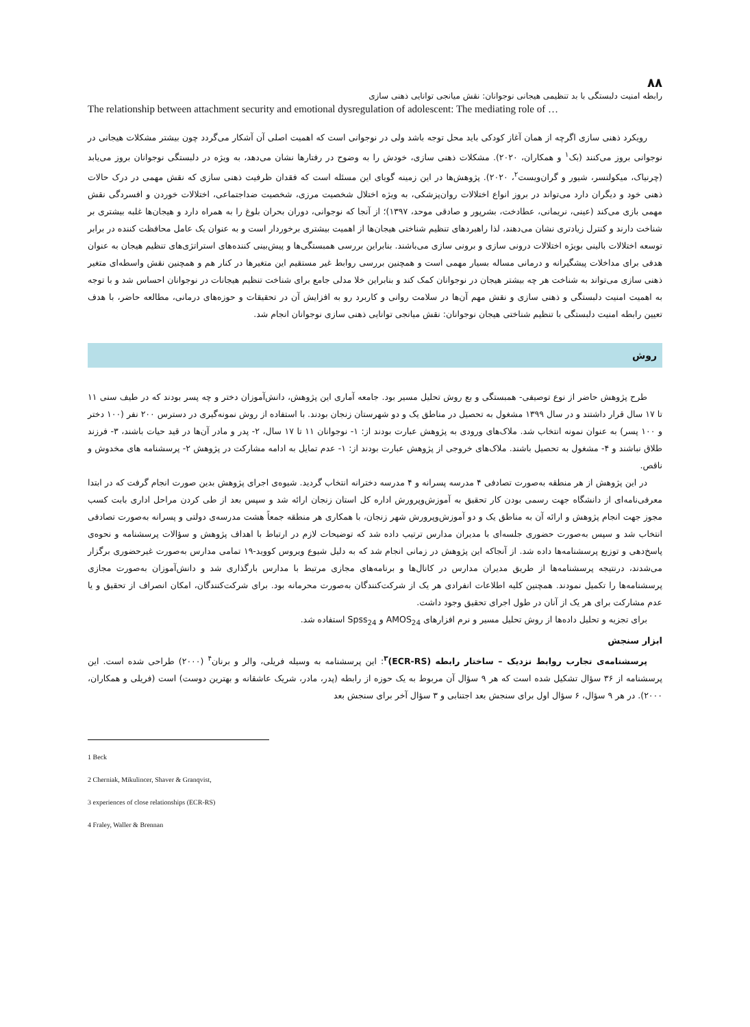۸۸
رابطه امنیت دلبستگی با بد تنظیمی هیجانی نوجوانان: نقش میانجی توانایی ذهنی سازی
The relationship between attachment security and emotional dysregulation of adolescent: The mediating role of …
رویکرد ذهنی سازی اگرچه از همان آغاز کودکی باید محل توجه باشد ولی در نوجوانی است که اهمیت اصلی آن آشکار می‌گردد چون بیشتر مشکلات هیجانی در نوجوانی بروز می‌کنند (بک<sup>۱</sup> و همکاران، ۲۰۲۰). مشکلات ذهنی سازی، خودش را به وضوح در رفتارها نشان می‌دهد، به ویژه در دلبستگی نوجوانان بروز می‌یابد (چرنیاک، میکولنسر، شیور و گران‌ویست<sup>۲</sup>، ۲۰۲۰). پژوهش‌ها در این زمینه گویای این مسئله است که فقدان ظرفیت ذهنی سازی که نقش مهمی در درک حالات ذهنی خود و دیگران دارد می‌تواند در بروز انواع اختلالات روان‌پزشکی، به ویژه اختلال شخصیت مرزی، شخصیت ضداجتماعی، اختلالات خوردن و افسردگی نقش مهمی بازی می‌کند (عینی، نریمانی، عطادخت، بشرپور و صادقی موحد، ۱۳۹۷)؛ از آنجا که نوجوانی، دوران بحران بلوغ را به همراه دارد و هیجان‌ها غلبه بیشتری بر شناخت دارند و کنترل زیادتری نشان می‌دهند، لذا راهبردهای تنظیم شناختی هیجان‌ها از اهمیت بیشتری برخوردار است و به عنوان یک عامل محافظت کننده در برابر توسعه اختلالات بالینی بویژه اختلالات درونی سازی و برونی سازی می‌باشند. بنابراین بررسی همبستگی‌ها و پیش‌بینی کننده‌های استراتژی‌های تنظیم هیجان به عنوان هدفی برای مداخلات پیشگیرانه و درمانی مساله بسیار مهمی است و همچنین بررسی روابط غیر مستقیم این متغیرها در کنار هم و همچنین نقش واسطه‌ای متغیر ذهنی سازی می‌تواند به شناخت هر چه بیشتر هیجان در نوجوانان کمک کند و بنابراین خلا مدلی جامع برای شناخت تنظیم هیجانات در نوجوانان احساس شد و با توجه به اهمیت امنیت دلبستگی و ذهنی سازی و نقش مهم آن‌ها در سلامت روانی و کاربرد رو به افزایش آن در تحقیقات و حوزه‌های درمانی، مطالعه حاضر، با هدف تعیین رابطه امنیت دلبستگی با تنظیم شناختی هیجان نوجوانان: نقش میانجی توانایی ذهنی سازی نوجوانان انجام شد.
روش
طرح پژوهش حاضر از نوع توصیفی- همبستگی و بع روش تحلیل مسیر بود. جامعه آماری این پژوهش، دانش‌آموزان دختر و چه پسر بودند که در طیف سنی ۱۱ تا ۱۷ سال قرار داشتند و در سال ۱۳۹۹ مشغول به تحصیل در مناطق یک و دو شهرستان زنجان بودند. با استفاده از روش نمونه‌گیری در دسترس ۲۰۰ نفر (۱۰۰ دختر و ۱۰۰ پسر) به عنوان نمونه انتخاب شد. ملاک‌های ورودی به پژوهش عبارت بودند از: ۱- نوجوانان ۱۱ تا ۱۷ سال، ۲- پدر و مادر آن‌ها در قید حیات باشند، ۳- فرزند طلاق نباشند و ۴- مشغول به تحصیل باشند. ملاک‌های خروجی از پژوهش عبارت بودند از: ۱- عدم تمایل به ادامه مشارکت در پژوهش ۲- پرسشنامه های مخدوش و ناقص.
در این پژوهش از هر منطقه به‌صورت تصادفی ۴ مدرسه پسرانه و ۴ مدرسه دخترانه انتخاب گردید. شیوه‌ی اجرای پژوهش بدین صورت انجام گرفت که در ابتدا معرفی‌نامه‌ای از دانشگاه جهت رسمی بودن کار تحقیق به آموزش‌وپرورش اداره کل استان زنجان ارائه شد و سپس بعد از طی کردن مراحل اداری بابت کسب مجوز جهت انجام پژوهش و ارائه آن به مناطق یک و دو آموزش‌وپرورش شهر زنجان، با همکاری هر منطقه جمعاً هشت مدرسه‌ی دولتی و پسرانه به‌صورت تصادفی انتخاب شد و سپس به‌صورت حضوری جلسه‌ای با مدیران مدارس ترتیب داده شد که توضیحات لازم در ارتباط با اهداف پژوهش و سؤالات پرسشنامه و نحوه‌ی پاسخ‌دهی و توزیع پرسشنامه‌ها داده شد. از آنجاکه این پژوهش در زمانی انجام شد که به دلیل شیوع ویروس کووید-۱۹ تمامی مدارس به‌صورت غیرحضوری برگزار می‌شدند، درنتیجه پرسشنامه‌ها از طریق مدیران مدارس در کانال‌ها و برنامه‌های مجازی مرتبط با مدارس بارگذاری شد و دانش‌آموزان به‌صورت مجازی پرسشنامه‌ها را تکمیل نمودند. همچنین کلیه اطلاعات انفرادی هر یک از شرکت‌کنندگان به‌صورت محرمانه بود. برای شرکت‌کنندگان، امکان انصراف از تحقیق و یا عدم مشارکت برای هر یک از آنان در طول اجرای تحقیق وجود داشت.
برای تجزیه و تحلیل داده‌ها از روش تحلیل مسیر و نرم افزارهای AMOS<sub>24</sub> و Spss<sub>24</sub> استفاده شد.
ابزار سنجش
پرسشنامه‌ی تجارب روابط نزدیک – ساختار رابطه (ECR-RS)<sup>۳</sup>: این پرسشنامه به وسیله فریلی، والر و برنان<sup>۴</sup> (۲۰۰۰) طراحی شده است. این پرسشنامه از ۳۶ سؤال تشکیل شده است که هر ۹ سؤال آن مربوط به یک حوزه از رابطه (پدر، مادر، شریک عاشقانه و بهترین دوست) است (فریلی و همکاران، ۲۰۰۰). در هر ۹ سؤال، ۶ سؤال اول برای سنجش بعد اجتنابی و ۳ سؤال آخر برای سنجش بعد
1 Beck
2 Cherniak, Mikulincer, Shaver & Granqvist,
3 experiences of close relationships (ECR-RS)
4 Fraley, Waller & Brennan